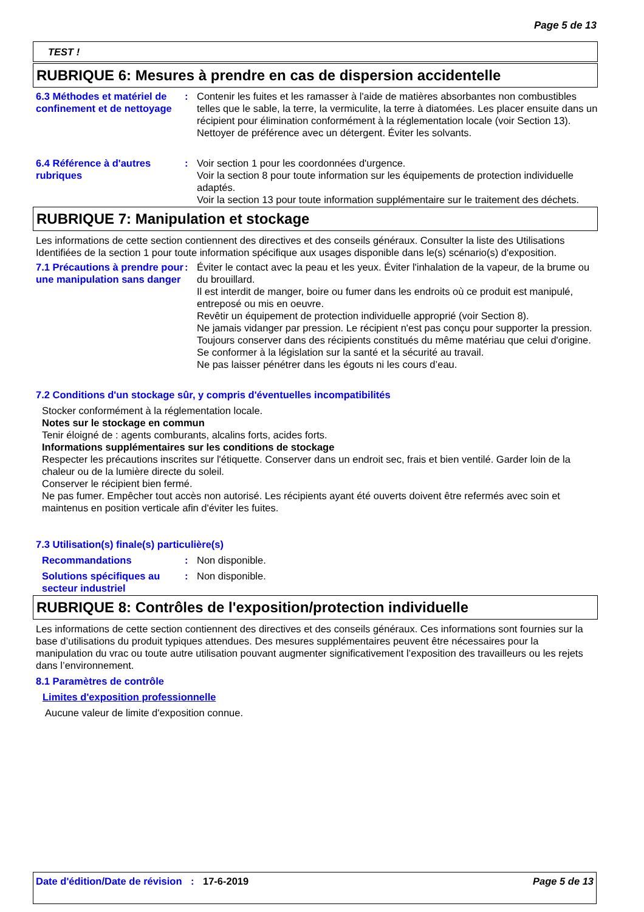Page 5 de 13
TEST !
RUBRIQUE 6: Mesures à prendre en cas de dispersion accidentelle
6.3 Méthodes et matériel de confinement et de nettoyage
: Contenir les fuites et les ramasser à l'aide de matières absorbantes non combustibles telles que le sable, la terre, la vermiculite, la terre à diatomées. Les placer ensuite dans un récipient pour élimination conformément à la réglementation locale (voir Section 13). Nettoyer de préférence avec un détergent. Éviter les solvants.
6.4 Référence à d'autres rubriques
: Voir section 1 pour les coordonnées d'urgence.
Voir la section 8 pour toute information sur les équipements de protection individuelle adaptés.
Voir la section 13 pour toute information supplémentaire sur le traitement des déchets.
RUBRIQUE 7: Manipulation et stockage
Les informations de cette section contiennent des directives et des conseils généraux. Consulter la liste des Utilisations Identifiées de la section 1 pour toute information spécifique aux usages disponible dans le(s) scénario(s) d'exposition.
7.1 Précautions à prendre pour une manipulation sans danger
: Éviter le contact avec la peau et les yeux. Éviter l'inhalation de la vapeur, de la brume ou du brouillard.
Il est interdit de manger, boire ou fumer dans les endroits où ce produit est manipulé, entreposé ou mis en oeuvre.
Revêtir un équipement de protection individuelle approprié (voir Section 8).
Ne jamais vidanger par pression. Le récipient n'est pas conçu pour supporter la pression.
Toujours conserver dans des récipients constitués du même matériau que celui d'origine.
Se conformer à la législation sur la santé et la sécurité au travail.
Ne pas laisser pénétrer dans les égouts ni les cours d’eau.
7.2 Conditions d'un stockage sûr, y compris d'éventuelles incompatibilités
Stocker conformément à la réglementation locale.
Notes sur le stockage en commun
Tenir éloigné de : agents comburants, alcalins forts, acides forts.
Informations supplémentaires sur les conditions de stockage
Respecter les précautions inscrites sur l'étiquette. Conserver dans un endroit sec, frais et bien ventilé. Garder loin de la chaleur ou de la lumière directe du soleil.
Conserver le récipient bien fermé.
Ne pas fumer. Empêcher tout accès non autorisé. Les récipients ayant été ouverts doivent être refermés avec soin et maintenus en position verticale afin d'éviter les fuites.
7.3 Utilisation(s) finale(s) particulière(s)
Recommandations : Non disponible.
Solutions spécifiques au secteur industriel
: Non disponible.
RUBRIQUE 8: Contrôles de l'exposition/protection individuelle
Les informations de cette section contiennent des directives et des conseils généraux. Ces informations sont fournies sur la base d’utilisations du produit typiques attendues. Des mesures supplémentaires peuvent être nécessaires pour la manipulation du vrac ou toute autre utilisation pouvant augmenter significativement l’exposition des travailleurs ou les rejets dans l’environnement.
8.1 Paramètres de contrôle
Limites d'exposition professionnelle
Aucune valeur de limite d'exposition connue.
Date d'édition/Date de révision
: 17-6-2019 Page 5 de 13